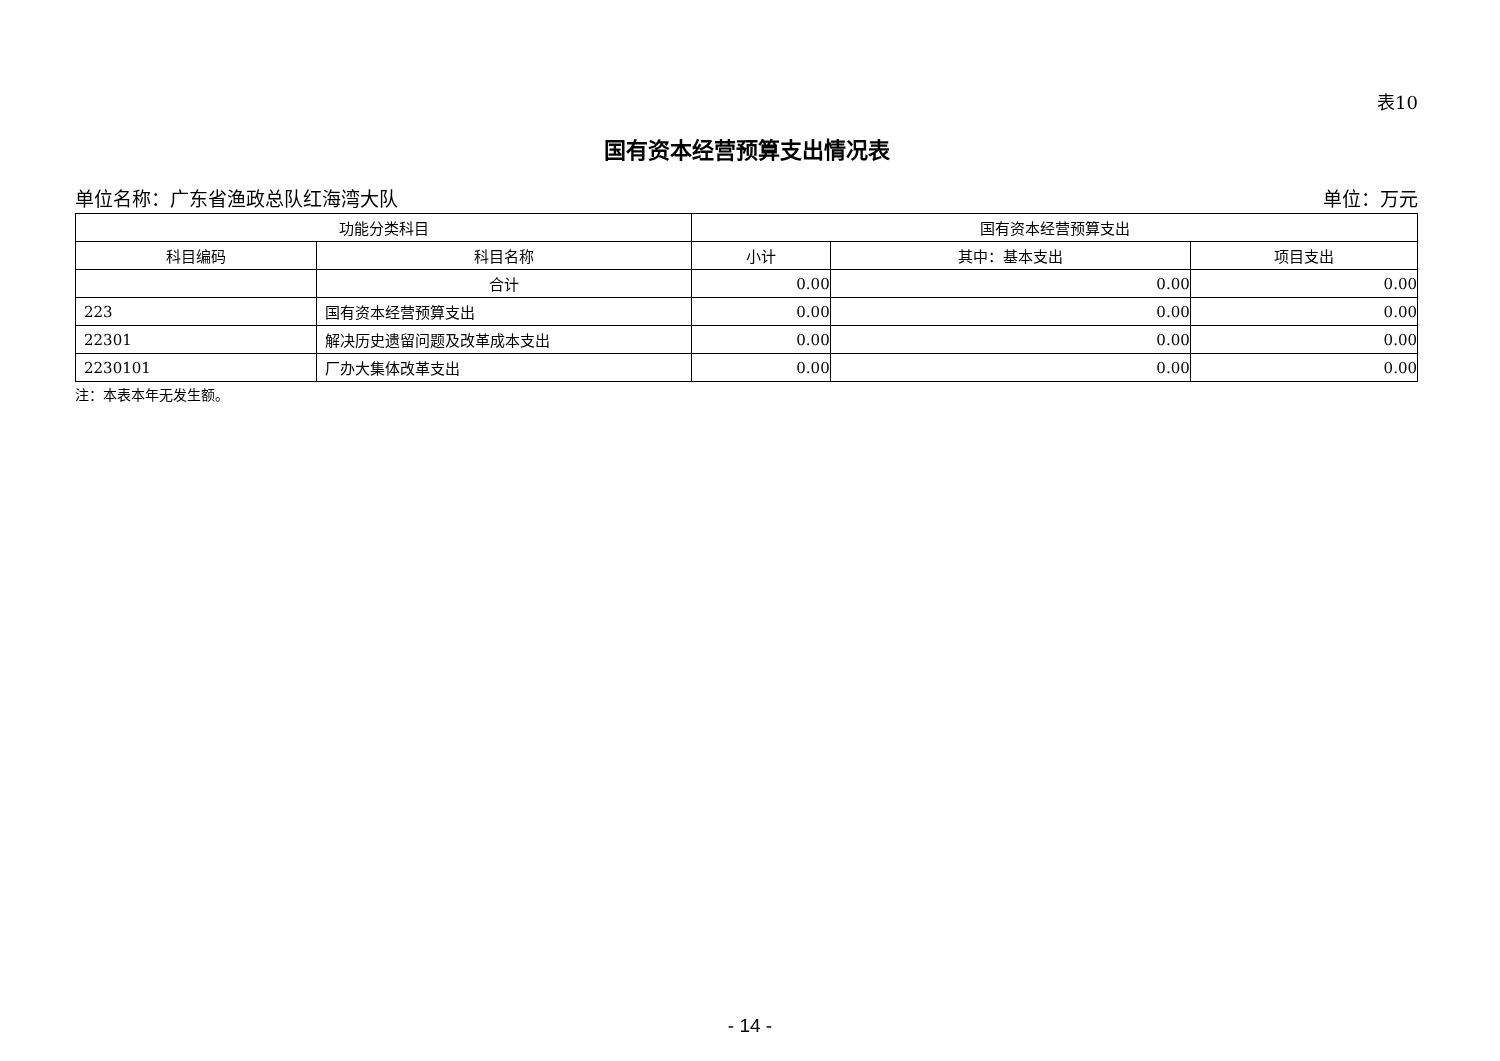表10
国有资本经营预算支出情况表
单位名称：广东省渔政总队红海湾大队 单位：万元
| 功能分类科目 | | 国有资本经营预算支出 | | |
| --- | --- | --- | --- | --- |
| 科目编码 | 科目名称 | 小计 | 其中：基本支出 | 项目支出 |
| | 合计 | 0.00 | 0.00 | 0.00 |
| 223 | 国有资本经营预算支出 | 0.00 | 0.00 | 0.00 |
| 22301 | 解决历史遗留问题及改革成本支出 | 0.00 | 0.00 | 0.00 |
| 2230101 | 厂办大集体改革支出 | 0.00 | 0.00 | 0.00 |
注：本表本年无发生额。
- 14 -